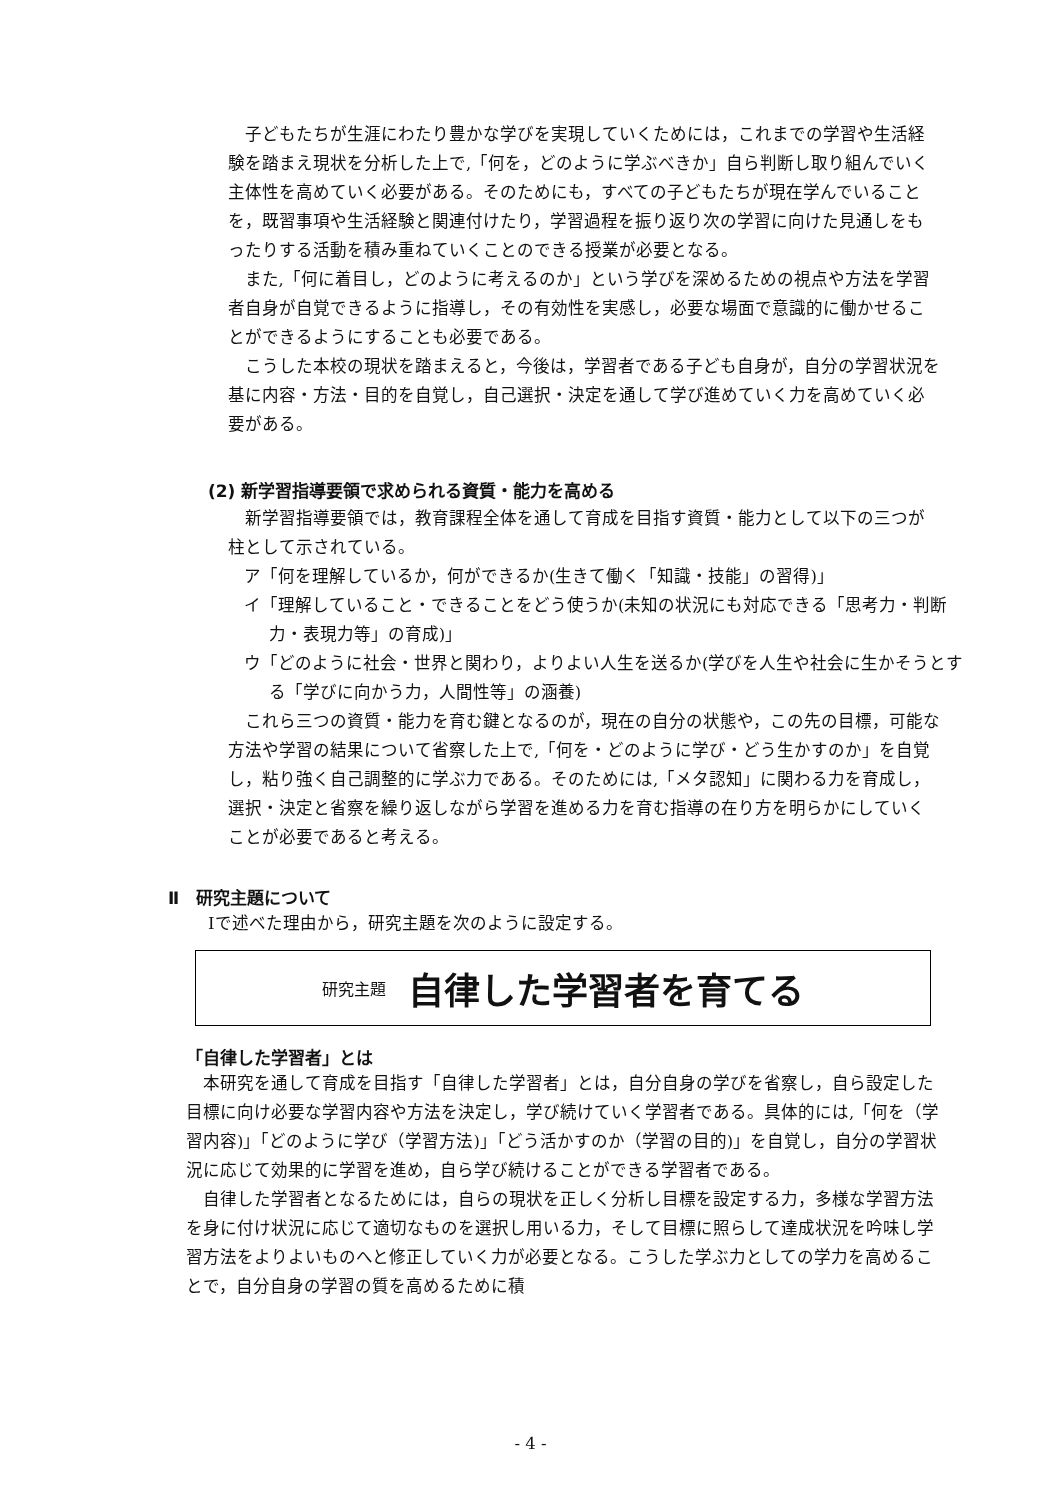子どもたちが生涯にわたり豊かな学びを実現していくためには，これまでの学習や生活経験を踏まえ現状を分析した上で,「何を，どのように学ぶべきか」自ら判断し取り組んでいく主体性を高めていく必要がある。そのためにも，すべての子どもたちが現在学んでいることを，既習事項や生活経験と関連付けたり，学習過程を振り返り次の学習に向けた見通しをもったりする活動を積み重ねていくことのできる授業が必要となる。
また,「何に着目し，どのように考えるのか」という学びを深めるための視点や方法を学習者自身が自覚できるように指導し，その有効性を実感し，必要な場面で意識的に働かせることができるようにすることも必要である。
こうした本校の現状を踏まえると，今後は，学習者である子ども自身が，自分の学習状況を基に内容・方法・目的を自覚し，自己選択・決定を通して学び進めていく力を高めていく必要がある。
(2) 新学習指導要領で求められる資質・能力を高める
新学習指導要領では，教育課程全体を通して育成を目指す資質・能力として以下の三つが柱として示されている。
ア「何を理解しているか，何ができるか(生きて働く「知識・技能」の習得)」
イ「理解していること・できることをどう使うか(未知の状況にも対応できる「思考力・判断力・表現力等」の育成)」
ウ「どのように社会・世界と関わり，よりよい人生を送るか(学びを人生や社会に生かそうとする「学びに向かう力，人間性等」の涵養)
これら三つの資質・能力を育む鍵となるのが，現在の自分の状態や，この先の目標，可能な方法や学習の結果について省察した上で,「何を・どのように学び・どう生かすのか」を自覚し，粘り強く自己調整的に学ぶ力である。そのためには,「メタ認知」に関わる力を育成し，選択・決定と省察を繰り返しながら学習を進める力を育む指導の在り方を明らかにしていくことが必要であると考える。
Ⅱ　研究主題について
Ⅰで述べた理由から，研究主題を次のように設定する。
研究主題 自律した学習者を育てる
「自律した学習者」とは
本研究を通して育成を目指す「自律した学習者」とは，自分自身の学びを省察し，自ら設定した目標に向け必要な学習内容や方法を決定し，学び続けていく学習者である。具体的には,「何を（学習内容)」「どのように学び（学習方法)」「どう活かすのか（学習の目的)」を自覚し，自分の学習状況に応じて効果的に学習を進め，自ら学び続けることができる学習者である。
自律した学習者となるためには，自らの現状を正しく分析し目標を設定する力，多様な学習方法を身に付け状況に応じて適切なものを選択し用いる力，そして目標に照らして達成状況を吟味し学習方法をよりよいものへと修正していく力が必要となる。こうした学ぶ力としての学力を高めることで，自分自身の学習の質を高めるために積
- 4 -